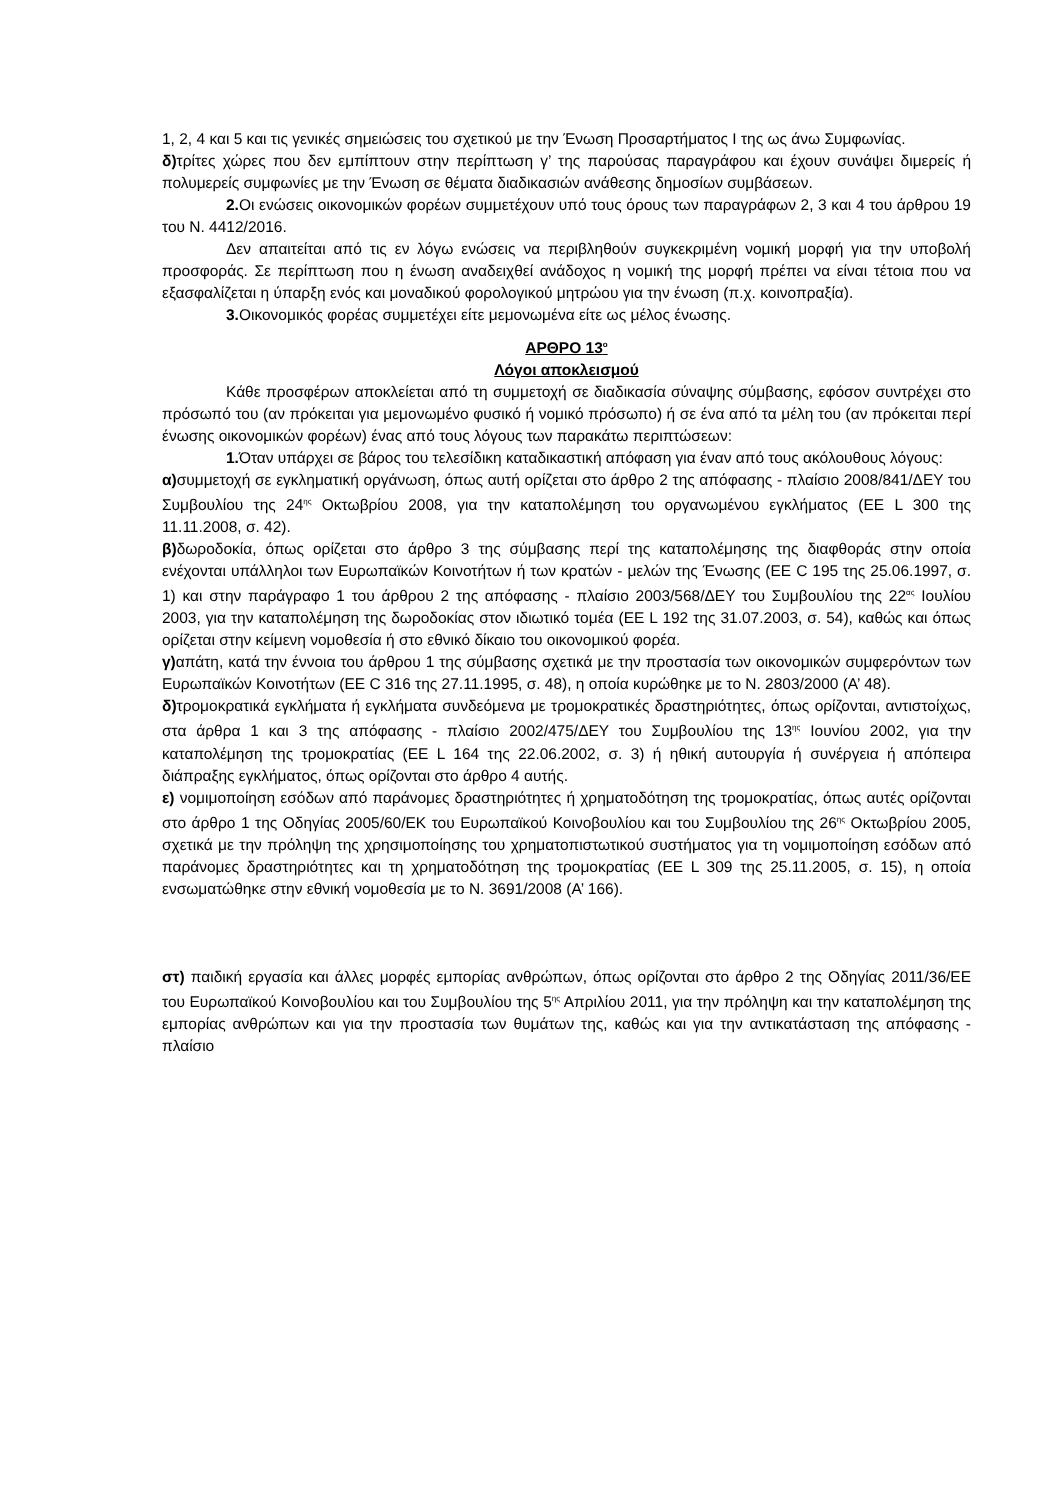1, 2, 4 και 5 και τις γενικές σημειώσεις του σχετικού με την Ένωση Προσαρτήματος Ι της ως άνω Συμφωνίας.
δ) τρίτες χώρες που δεν εμπίπτουν στην περίπτωση γ’ της παρούσας παραγράφου και έχουν συνάψει διμερείς ή πολυμερείς συμφωνίες με την Ένωση σε θέματα διαδικασιών ανάθεσης δημοσίων συμβάσεων.
2. Οι ενώσεις οικονομικών φορέων συμμετέχουν υπό τους όρους των παραγράφων 2, 3 και 4 του άρθρου 19 του Ν. 4412/2016.
Δεν απαιτείται από τις εν λόγω ενώσεις να περιβληθούν συγκεκριμένη νομική μορφή για την υποβολή προσφοράς. Σε περίπτωση που η ένωση αναδειχθεί ανάδοχος η νομική της μορφή πρέπει να είναι τέτοια που να εξασφαλίζεται η ύπαρξη ενός και μοναδικού φορολογικού μητρώου για την ένωση (π.χ. κοινοπραξία).
3. Οικονομικός φορέας συμμετέχει είτε μεμονωμένα είτε ως μέλος ένωσης.
ΑΡΘΡΟ 13<sup>ο</sup>
Λόγοι αποκλεισμού
Κάθε προσφέρων αποκλείεται από τη συμμετοχή σε διαδικασία σύναψης σύμβασης, εφόσον συντρέχει στο πρόσωπό του (αν πρόκειται για μεμονωμένο φυσικό ή νομικό πρόσωπο) ή σε ένα από τα μέλη του (αν πρόκειται περί ένωσης οικονομικών φορέων) ένας από τους λόγους των παρακάτω περιπτώσεων:
1. Όταν υπάρχει σε βάρος του τελεσίδικη καταδικαστική απόφαση για έναν από τους ακόλουθους λόγους:
α) συμμετοχή σε εγκληματική οργάνωση, όπως αυτή ορίζεται στο άρθρο 2 της απόφασης - πλαίσιο 2008/841/ΔΕΥ του Συμβουλίου της 24<sup>ης</sup> Οκτωβρίου 2008, για την καταπολέμηση του οργανωμένου εγκλήματος (ΕΕ L 300 της 11.11.2008, σ. 42).
β) δωροδοκία, όπως ορίζεται στο άρθρο 3 της σύμβασης περί της καταπολέμησης της διαφθοράς στην οποία ενέχονται υπάλληλοι των Ευρωπαϊκών Κοινοτήτων ή των κρατών - μελών της Ένωσης (ΕΕ C 195 της 25.06.1997, σ. 1) και στην παράγραφο 1 του άρθρου 2 της απόφασης - πλαίσιο 2003/568/ΔΕΥ του Συμβουλίου της 22<sup>ας</sup> Ιουλίου 2003, για την καταπολέμηση της δωροδοκίας στον ιδιωτικό τομέα (ΕΕ L 192 της 31.07.2003, σ. 54), καθώς και όπως ορίζεται στην κείμενη νομοθεσία ή στο εθνικό δίκαιο του οικονομικού φορέα.
γ) απάτη, κατά την έννοια του άρθρου 1 της σύμβασης σχετικά με την προστασία των οικονομικών συμφερόντων των Ευρωπαϊκών Κοινοτήτων (ΕΕ C 316 της 27.11.1995, σ. 48), η οποία κυρώθηκε με το Ν. 2803/2000 (Α’ 48).
δ) τρομοκρατικά εγκλήματα ή εγκλήματα συνδεόμενα με τρομοκρατικές δραστηριότητες, όπως ορίζονται, αντιστοίχως, στα άρθρα 1 και 3 της απόφασης - πλαίσιο 2002/475/ΔΕΥ του Συμβουλίου της 13<sup>ης</sup> Ιουνίου 2002, για την καταπολέμηση της τρομοκρατίας (ΕΕ L 164 της 22.06.2002, σ. 3) ή ηθική αυτουργία ή συνέργεια ή απόπειρα διάπραξης εγκλήματος, όπως ορίζονται στο άρθρο 4 αυτής.
ε) νομιμοποίηση εσόδων από παράνομες δραστηριότητες ή χρηματοδότηση της τρομοκρατίας, όπως αυτές ορίζονται στο άρθρο 1 της Οδηγίας 2005/60/ΕΚ του Ευρωπαϊκού Κοινοβουλίου και του Συμβουλίου της 26<sup>ης</sup> Οκτωβρίου 2005, σχετικά με την πρόληψη της χρησιμοποίησης του χρηματοπιστωτικού συστήματος για τη νομιμοποίηση εσόδων από παράνομες δραστηριότητες και τη χρηματοδότηση της τρομοκρατίας (ΕΕ L 309 της 25.11.2005, σ. 15), η οποία ενσωματώθηκε στην εθνική νομοθεσία με το Ν. 3691/2008 (Α’ 166).
στ) παιδική εργασία και άλλες μορφές εμπορίας ανθρώπων, όπως ορίζονται στο άρθρο 2 της Οδηγίας 2011/36/ΕΕ του Ευρωπαϊκού Κοινοβουλίου και του Συμβουλίου της 5<sup>ης</sup> Απριλίου 2011, για την πρόληψη και την καταπολέμηση της εμπορίας ανθρώπων και για την προστασία των θυμάτων της, καθώς και για την αντικατάσταση της απόφασης - πλαίσιο